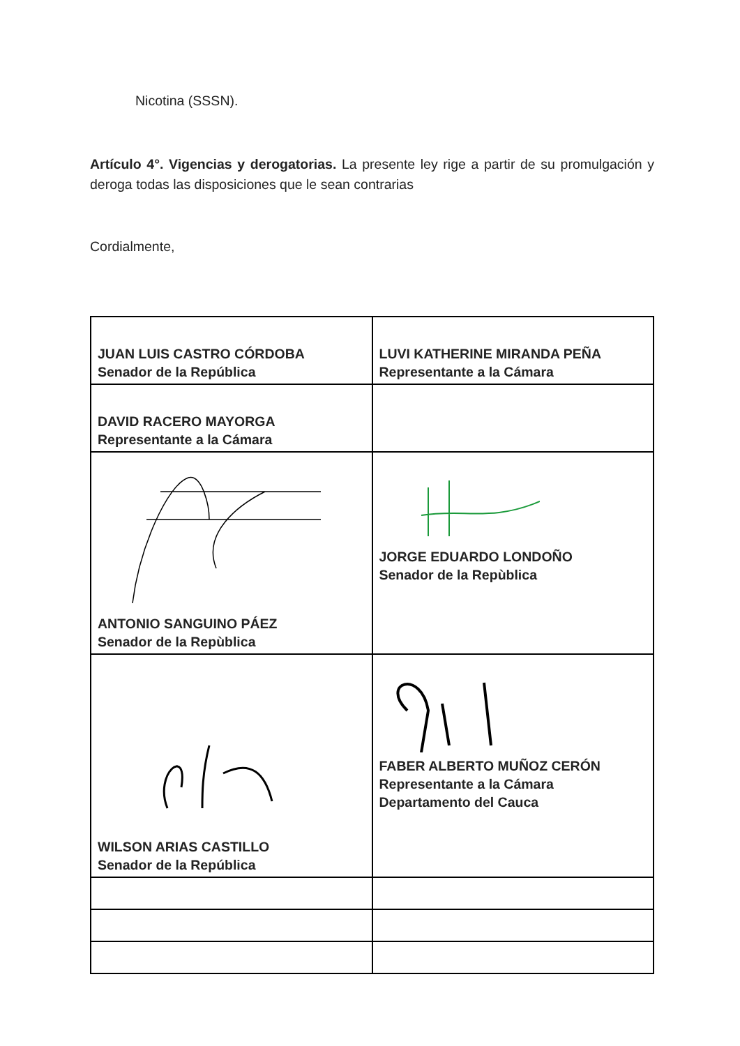Nicotina (SSSN).
Artículo 4°. Vigencias y derogatorias. La presente ley rige a partir de su promulgación y deroga todas las disposiciones que le sean contrarias
Cordialmente,
| JUAN LUIS CASTRO CÓRDOBA Senador de la República | LUVI KATHERINE MIRANDA PEÑA Representante a la Cámara |
| DAVID RACERO MAYORGA Representante a la Cámara | |
| ANTONIO SANGUINO PÁEZ Senador de la Repùblica | JORGE EDUARDO LONDOÑO Senador de la Repùblica |
| WILSON ARIAS CASTILLO Senador de la República | FABER ALBERTO MUÑOZ CERÓN Representante a la Cámara Departamento del Cauca |